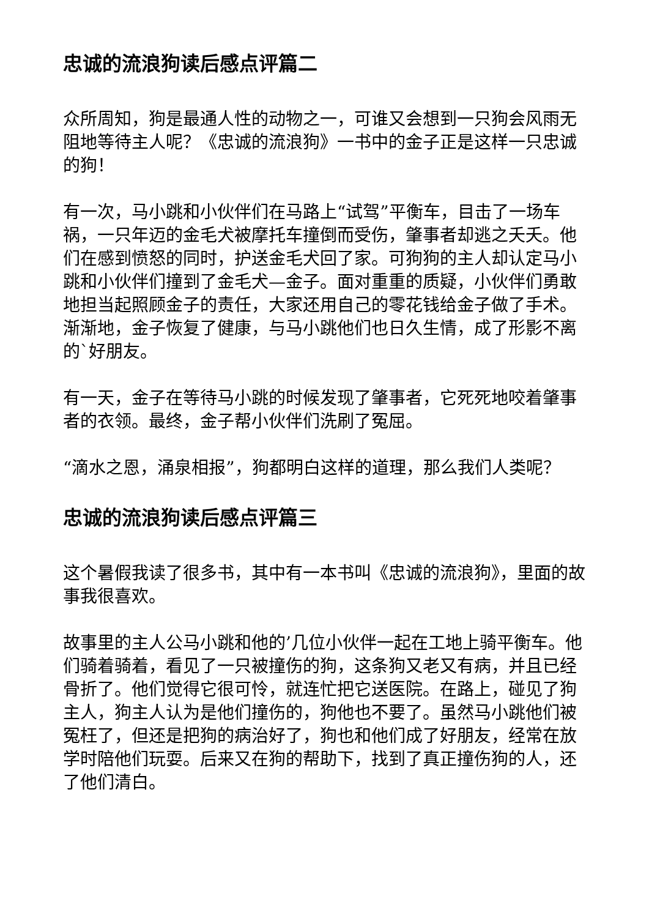忠诚的流浪狗读后感点评篇二
众所周知，狗是最通人性的动物之一，可谁又会想到一只狗会风雨无阻地等待主人呢？《忠诚的流浪狗》一书中的金子正是这样一只忠诚的狗！
有一次，马小跳和小伙伴们在马路上“试驾”平衡车，目击了一场车祸，一只年迈的金毛犬被摩托车撞倒而受伤，肇事者却逃之夭夭。他们在感到愤怒的同时，护送金毛犬回了家。可狗狗的主人却认定马小跳和小伙伴们撞到了金毛犬—金子。面对重重的质疑，小伙伴们勇敢地担当起照顾金子的责任，大家还用自己的零花钱给金子做了手术。渐渐地，金子恢复了健康，与马小跳他们也日久生情，成了形影不离的`好朋友。
有一天，金子在等待马小跳的时候发现了肇事者，它死死地咬着肇事者的衣领。最终，金子帮小伙伴们洗刷了冤屈。
“滴水之恩，涌泉相报”，狗都明白这样的道理，那么我们人类呢？
忠诚的流浪狗读后感点评篇三
这个暑假我读了很多书，其中有一本书叫《忠诚的流浪狗》，里面的故事我很喜欢。
故事里的主人公马小跳和他的’几位小伙伴一起在工地上骑平衡车。他们骑着骑着，看见了一只被撞伤的狗，这条狗又老又有病，并且已经骨折了。他们觉得它很可怜，就连忙把它送医院。在路上，碰见了狗主人，狗主人认为是他们撞伤的，狗他也不要了。虽然马小跳他们被冤枉了，但还是把狗的病治好了，狗也和他们成了好朋友，经常在放学时陪他们玩耍。后来又在狗的帮助下，找到了真正撞伤狗的人，还了他们清白。